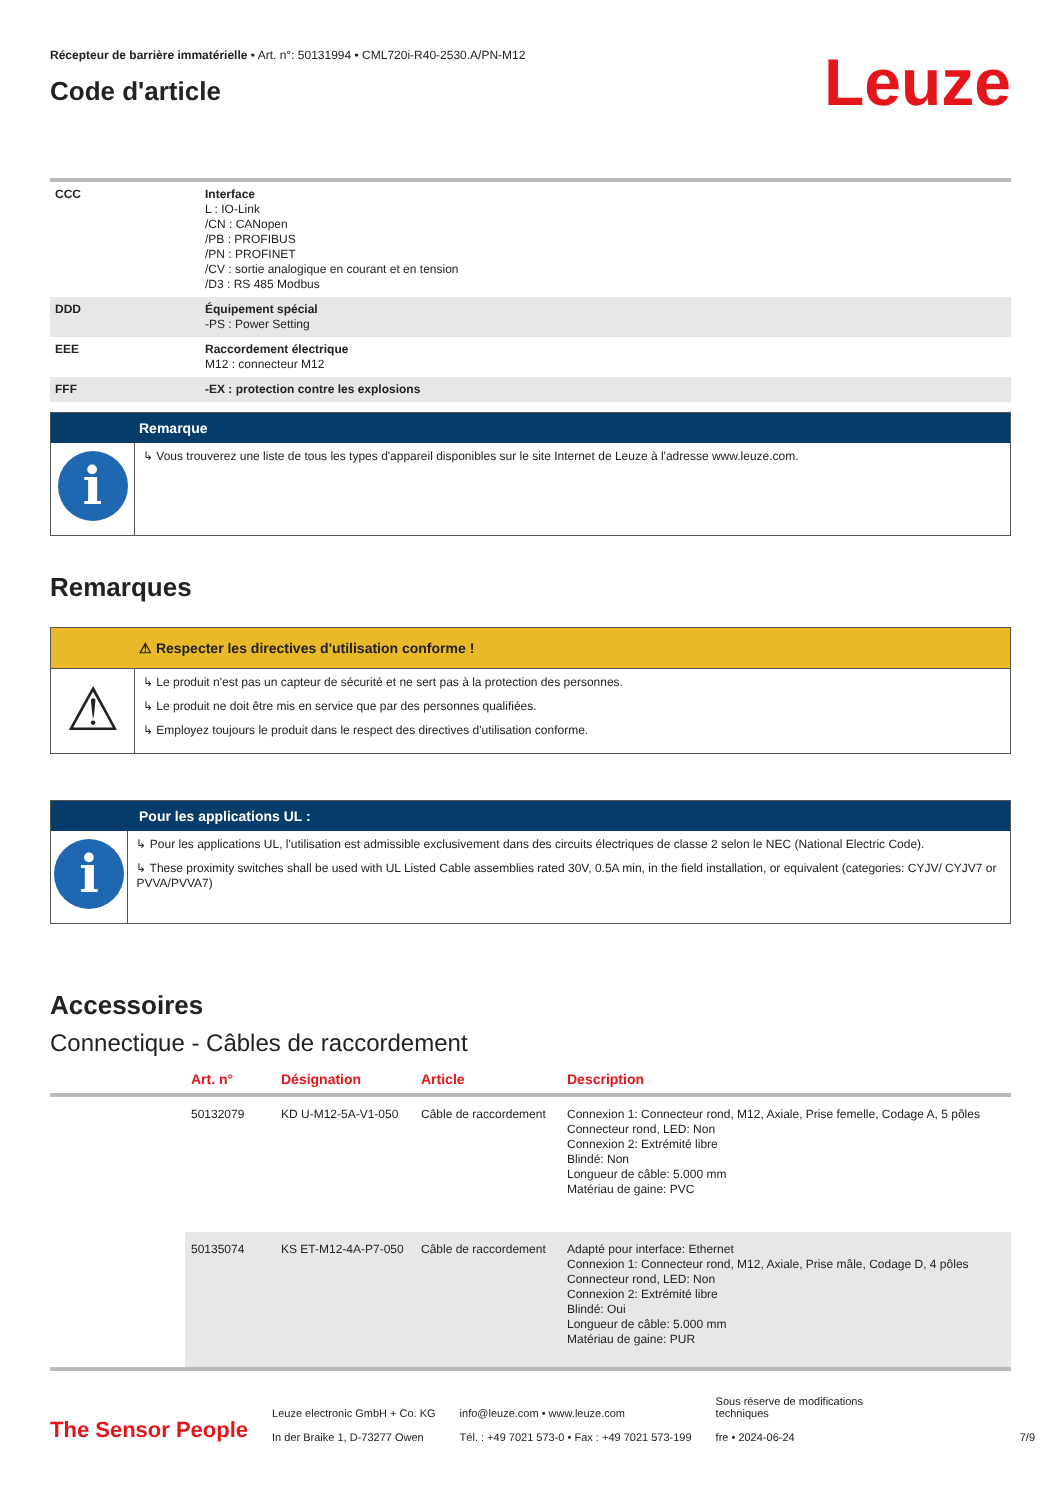Récepteur de barrière immatérielle • Art. n°: 50131994 • CML720i-R40-2530.A/PN-M12
Code d'article
Leuze
| CCC | Interface L : IO-Link /CN : CANopen /PB : PROFIBUS /PN : PROFINET /CV : sortie analogique en courant et en tension /D3 : RS 485 Modbus |
| DDD | Équipement spécial -PS : Power Setting |
| EEE | Raccordement électrique M12 : connecteur M12 |
| FFF | -EX : protection contre les explosions |
Remarque
i
↳ Vous trouverez une liste de tous les types d'appareil disponibles sur le site Internet de Leuze à l'adresse www.leuze.com.
Remarques
⚠ Respecter les directives d'utilisation conforme !
⚠
↳ Le produit n'est pas un capteur de sécurité et ne sert pas à la protection des personnes.
↳ Le produit ne doit être mis en service que par des personnes qualifiées.
↳ Employez toujours le produit dans le respect des directives d'utilisation conforme.
Pour les applications UL :
i
↳ Pour les applications UL, l'utilisation est admissible exclusivement dans des circuits électriques de classe 2 selon le NEC (National Electric Code).
↳ These proximity switches shall be used with UL Listed Cable assemblies rated 30V, 0.5A min, in the field installation, or equivalent (categories: CYJV/ CYJV7 or PVVA/PVVA7)
Accessoires
Connectique - Câbles de raccordement
| | Art. n° | Désignation | Article | Description |
| --- | --- | --- | --- | --- |
| | 50132079 | KD U-M12-5A-V1-050 | Câble de raccordement | Connexion 1: Connecteur rond, M12, Axiale, Prise femelle, Codage A, 5 pôles Connecteur rond, LED: Non Connexion 2: Extrémité libre Blindé: Non Longueur de câble: 5.000 mm Matériau de gaine: PVC |
| | 50135074 | KS ET-M12-4A-P7-050 | Câble de raccordement | Adapté pour interface: Ethernet Connexion 1: Connecteur rond, M12, Axiale, Prise mâle, Codage D, 4 pôles Connecteur rond, LED: Non Connexion 2: Extrémité libre Blindé: Oui Longueur de câble: 5.000 mm Matériau de gaine: PUR |
The Sensor People
Leuze electronic GmbH + Co. KG
In der Braike 1, D-73277 Owen
info@leuze.com • www.leuze.com
Tél. : +49 7021 573-0 • Fax : +49 7021 573-199
Sous réserve de modifications
techniques
fre • 2024-06-24
7/9